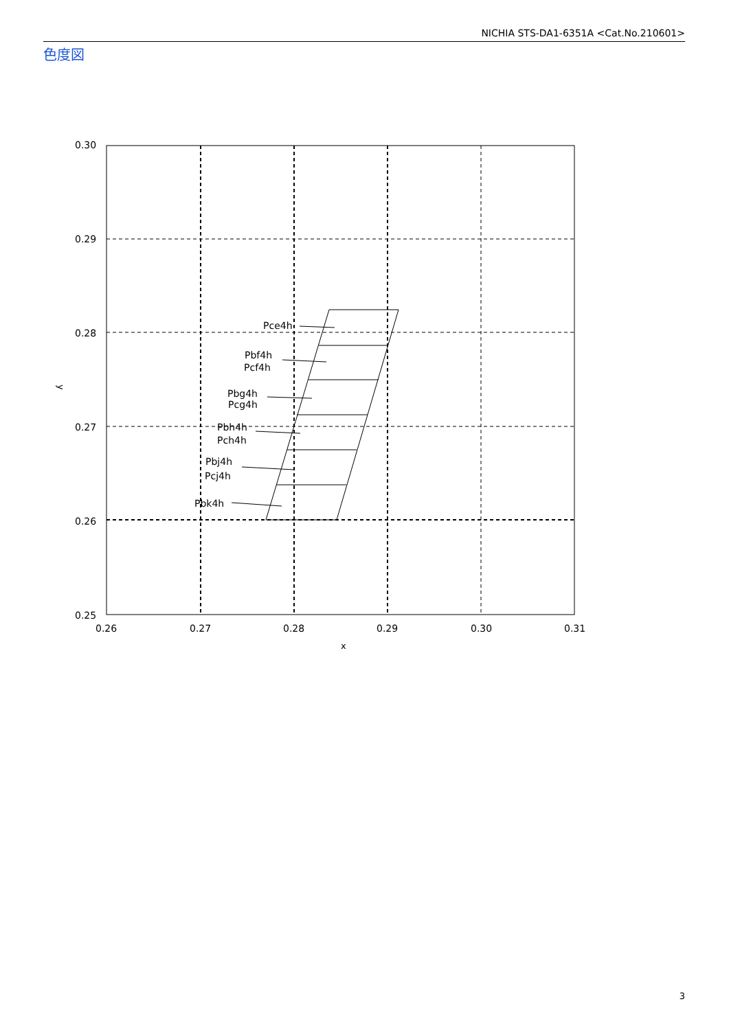NICHIA STS-DA1-6351A <Cat.No.210601>
色度図
0.30
0.29
0.28
0.27
0.26
0.25
0.26
0.27
0.28
0.29
0.30
0.31
x
y
Pce4h
Pbf4h
Pcf4h
Pbg4h
Pcg4h
Pbh4h
Pch4h
Pbj4h
Pcj4h
Pbk4h
3